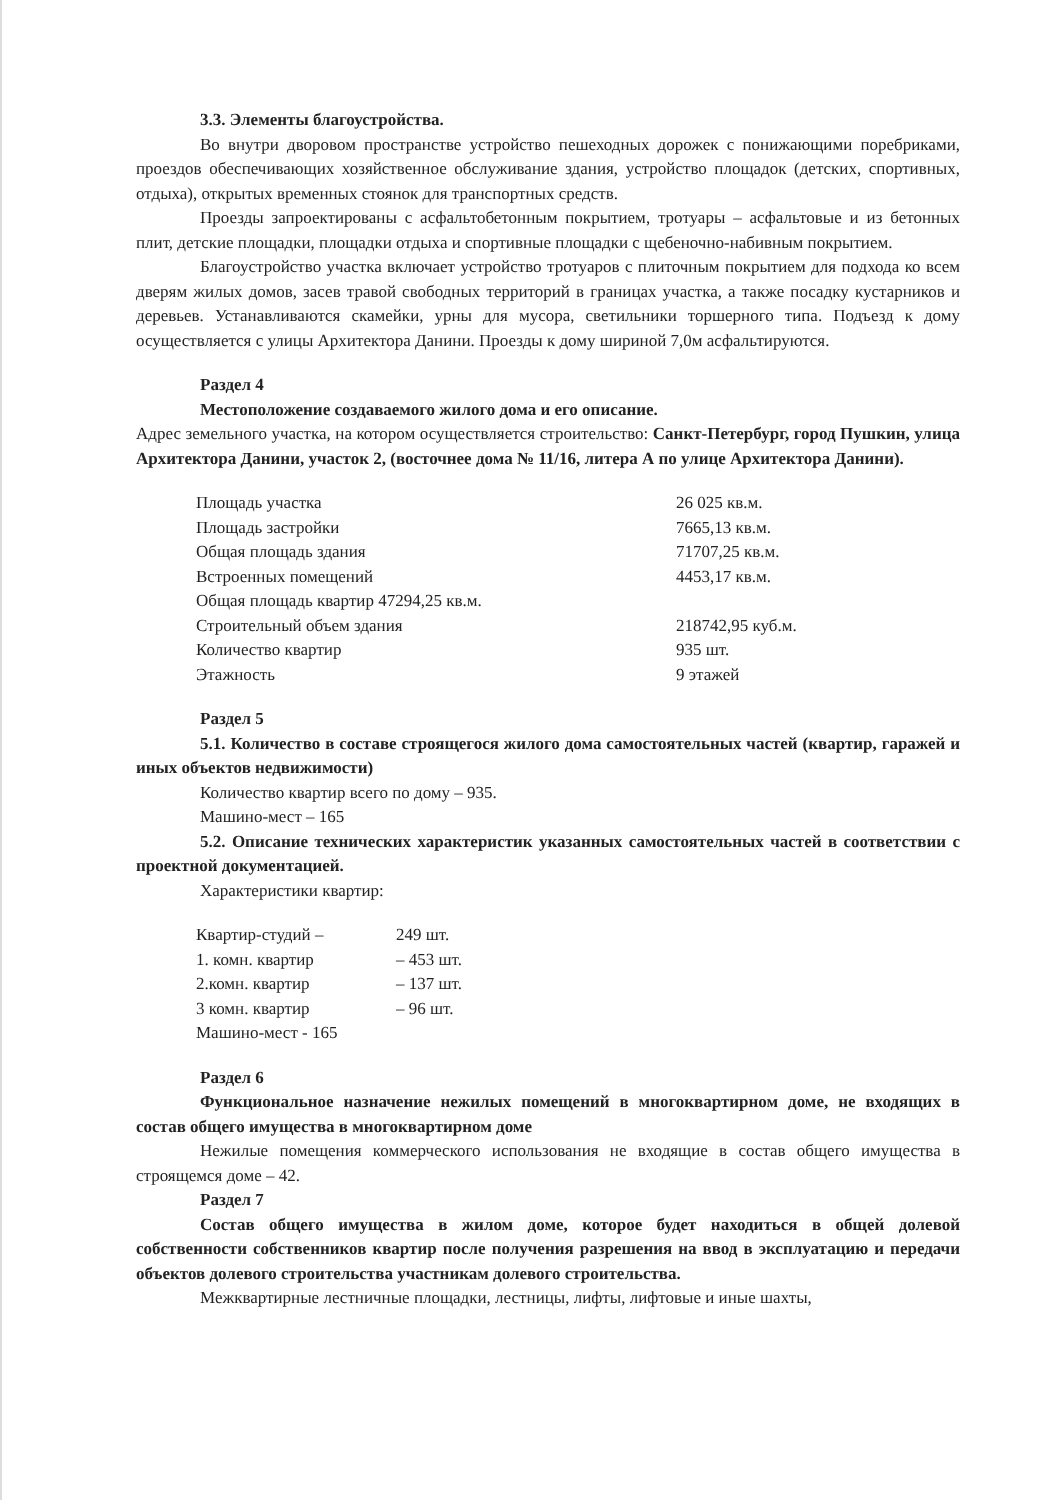3.3. Элементы благоустройства.
Во внутри дворовом пространстве устройство пешеходных дорожек с понижающими поребриками, проездов обеспечивающих хозяйственное обслуживание здания, устройство площадок (детских, спортивных, отдыха), открытых временных стоянок для транспортных средств.
Проезды запроектированы с асфальтобетонным покрытием, тротуары – асфальтовые и из бетонных плит, детские площадки, площадки отдыха и спортивные площадки с щебеночно-набивным покрытием.
Благоустройство участка включает устройство тротуаров с плиточным покрытием для подхода ко всем дверям жилых домов, засев травой свободных территорий в границах участка, а также посадку кустарников и деревьев. Устанавливаются скамейки, урны для мусора, светильники торшерного типа. Подъезд к дому осуществляется с улицы Архитектора Данини. Проезды к дому шириной 7,0м асфальтируются.
Раздел 4
Местоположение создаваемого жилого дома и его описание.
Адрес земельного участка, на котором осуществляется строительство: Санкт-Петербург, город Пушкин, улица Архитектора Данини, участок 2, (восточнее дома № 11/16, литера А по улице Архитектора Данини).
| Площадь участка | 26 025 кв.м. |
| Площадь застройки | 7665,13 кв.м. |
| Общая площадь здания | 71707,25 кв.м. |
| Встроенных помещений | 4453,17 кв.м. |
| Общая площадь квартир 47294,25 кв.м. | |
| Строительный объем здания | 218742,95 куб.м. |
| Количество квартир | 935 шт. |
| Этажность | 9 этажей |
Раздел 5
5.1. Количество в составе строящегося жилого дома самостоятельных частей (квартир, гаражей и иных объектов недвижимости)
Количество квартир всего по дому – 935.
Машино-мест – 165
5.2. Описание технических характеристик указанных самостоятельных частей в соответствии с проектной документацией.
Характеристики квартир:
| Квартир-студий – | 249 шт. |
| 1. комн. квартир | – 453 шт. |
| 2.комн. квартир | – 137 шт. |
| 3 комн. квартир | – 96 шт. |
| Машино-мест - 165 | |
Раздел 6
Функциональное назначение нежилых помещений в многоквартирном доме, не входящих в состав общего имущества в многоквартирном доме
Нежилые помещения коммерческого использования не входящие в состав общего имущества в строящемся доме – 42.
Раздел 7
Состав общего имущества в жилом доме, которое будет находиться в общей долевой собственности собственников квартир после получения разрешения на ввод в эксплуатацию и передачи объектов долевого строительства участникам долевого строительства.
Межквартирные лестничные площадки, лестницы, лифты, лифтовые и иные шахты,